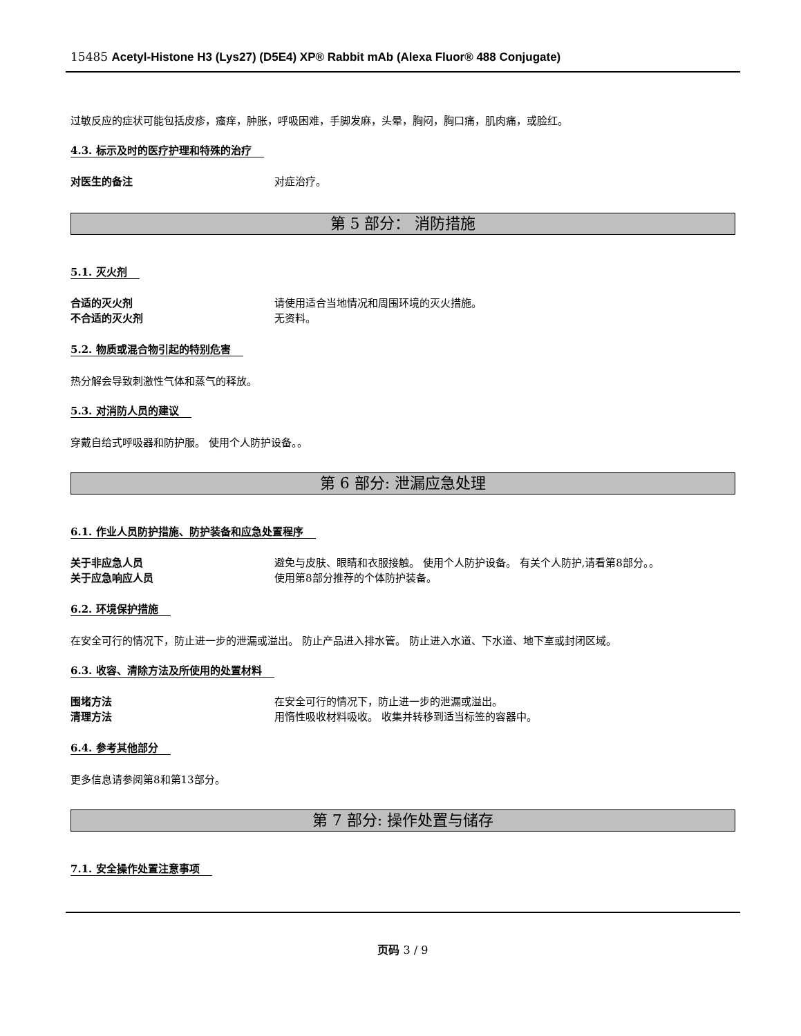15485 Acetyl-Histone H3 (Lys27) (D5E4) XP® Rabbit mAb (Alexa Fluor® 488 Conjugate)
过敏反应的症状可能包括皮疹，瘙痒，肿胀，呼吸困难，手脚发麻，头晕，胸闷，胸口痛，肌肉痛，或脸红。
4.3. 标示及时的医疗护理和特殊的治疗
对医生的备注 对症治疗。
第 5 部分： 消防措施
5.1. 灭火剂
合适的灭火剂 请使用适合当地情况和周围环境的灭火措施。
不合适的灭火剂 无资料。
5.2. 物质或混合物引起的特别危害
热分解会导致刺激性气体和蒸气的释放。
5.3. 对消防人员的建议
穿戴自给式呼吸器和防护服。 使用个人防护设备。。
第 6 部分: 泄漏应急处理
6.1. 作业人员防护措施、防护装备和应急处置程序
关于非应急人员 避免与皮肤、眼睛和衣服接触。 使用个人防护设备。 有关个人防护,请看第8部分。。
关于应急响应人员 使用第8部分推荐的个体防护装备。
6.2. 环境保护措施
在安全可行的情况下，防止进一步的泄漏或溢出。 防止产品进入排水管。 防止进入水道、下水道、地下室或封闭区域。
6.3. 收容、清除方法及所使用的处置材料
围堵方法 在安全可行的情况下，防止进一步的泄漏或溢出。
清理方法 用惰性吸收材料吸收。 收集并转移到适当标签的容器中。
6.4. 参考其他部分
更多信息请参阅第8和第13部分。
第 7 部分: 操作处置与储存
7.1. 安全操作处置注意事项
页码 3 / 9